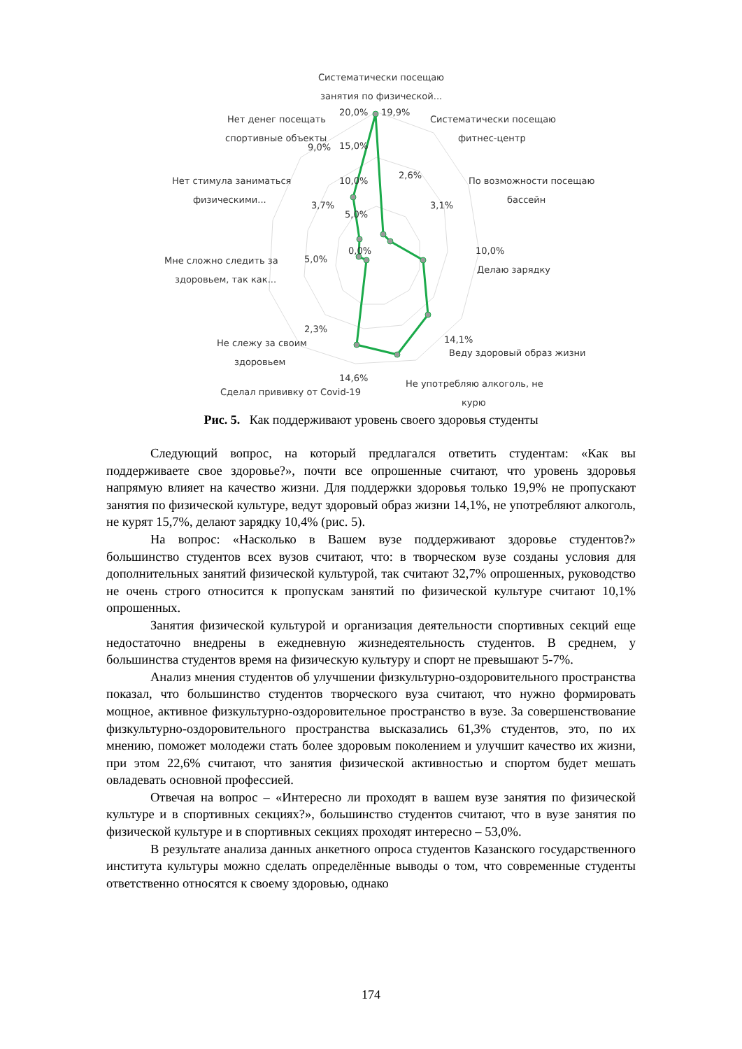Систематически посещаю
занятия по физической...
20,0%
19,9%
Систематически посещаю
фитнес-центр
Нет денег посещать
спортивные объекты
9,0%
15,0%
2,6%
10,0%
По возможности посещаю
бассейн
Нет стимула заниматься
физическими...
3,7%
3,1%
5,0%
0,0%
5,0%
10,0%
Делаю зарядку
Мне сложно следить за
здоровьем, так как...
2,3%
14,1%
Веду здоровый образ жизни
Не слежу за своим
здоровьем
14,6%
Сделал прививку от Covid-19
Не употребляю алкоголь, не
курю
Рис. 5. Как поддерживают уровень своего здоровья студенты
Следующий вопрос, на который предлагался ответить студентам: «Как вы поддерживаете свое здоровье?», почти все опрошенные считают, что уровень здоровья напрямую влияет на качество жизни. Для поддержки здоровья только 19,9% не пропускают занятия по физической культуре, ведут здоровый образ жизни 14,1%, не употребляют алкоголь, не курят 15,7%, делают зарядку 10,4% (рис. 5).
На вопрос: «Насколько в Вашем вузе поддерживают здоровье студентов?» большинство студентов всех вузов считают, что: в творческом вузе созданы условия для дополнительных занятий физической культурой, так считают 32,7% опрошенных, руководство не очень строго относится к пропускам занятий по физической культуре считают 10,1% опрошенных.
Занятия физической культурой и организация деятельности спортивных секций еще недостаточно внедрены в ежедневную жизнедеятельность студентов. В среднем, у большинства студентов время на физическую культуру и спорт не превышают 5-7%.
Анализ мнения студентов об улучшении физкультурно-оздоровительного пространства показал, что большинство студентов творческого вуза считают, что нужно формировать мощное, активное физкультурно-оздоровительное пространство в вузе. За совершенствование физкультурно-оздоровительного пространства высказались 61,3% студентов, это, по их мнению, поможет молодежи стать более здоровым поколением и улучшит качество их жизни, при этом 22,6% считают, что занятия физической активностью и спортом будет мешать овладевать основной профессией.
Отвечая на вопрос – «Интересно ли проходят в вашем вузе занятия по физической культуре и в спортивных секциях?», большинство студентов считают, что в вузе занятия по физической культуре и в спортивных секциях проходят интересно – 53,0%.
В результате анализа данных анкетного опроса студентов Казанского государственного института культуры можно сделать определённые выводы о том, что современные студенты ответственно относятся к своему здоровью, однако
174